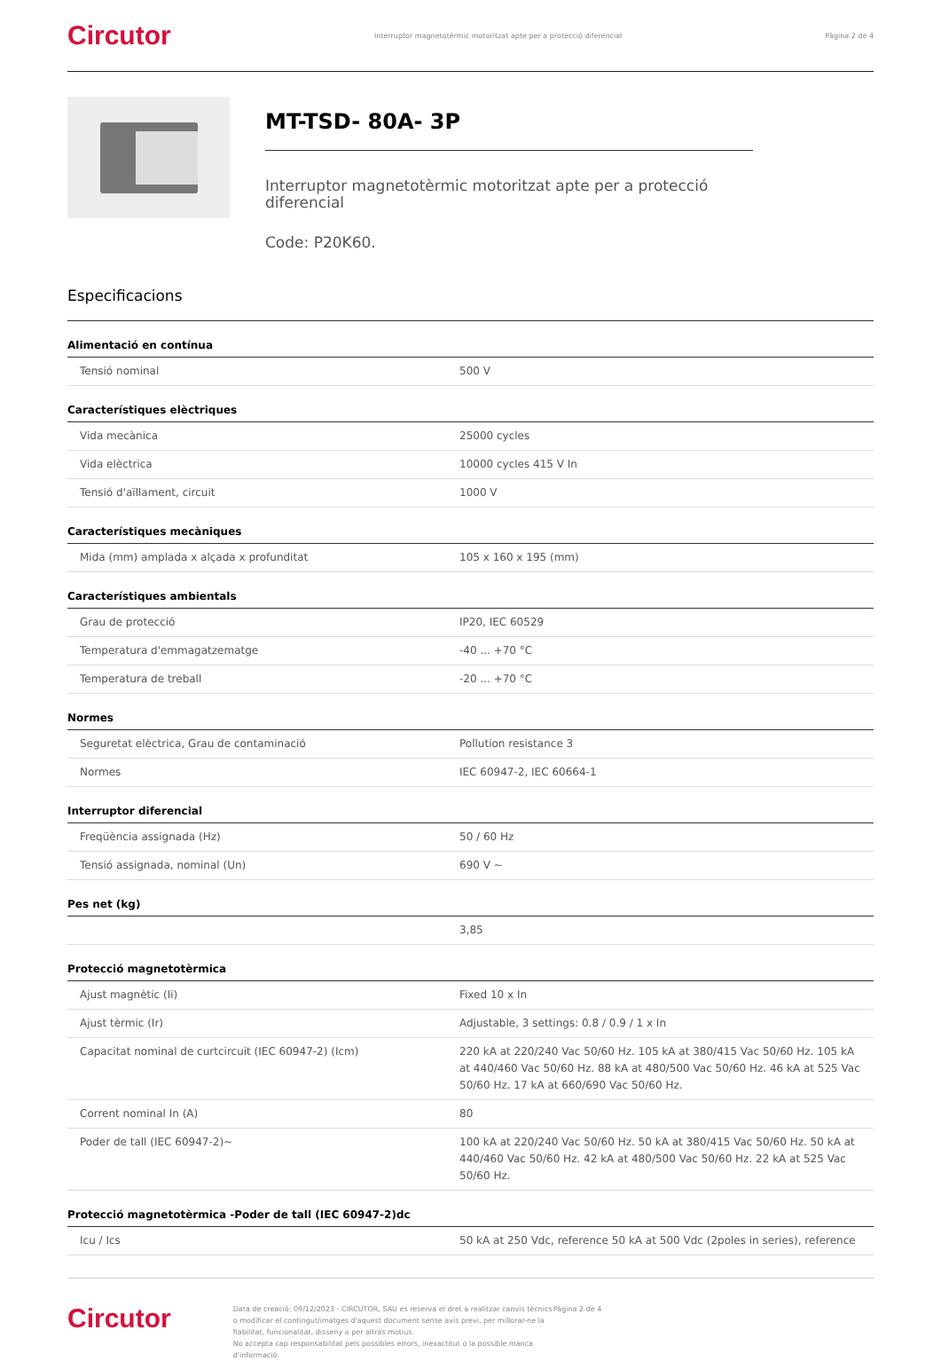Circutor Interruptor magnetotèrmic motoritzat apte per a protecció diferencial Pàgina 2 de 4
MT-TSD- 80A- 3P
Interruptor magnetotèrmic motoritzat apte per a protecció diferencial
Code: P20K60.
Especificacions
Alimentació en contínua
| Tensió nominal | 500 V |
Característiques elèctriques
| Vida mecànica | 25000 cycles |
| Vida elèctrica | 10000 cycles 415 V In |
| Tensió d'aïllament, circuit | 1000 V |
Característiques mecàniques
| Mida (mm) amplada x alçada x profunditat | 105 x 160 x 195 (mm) |
Característiques ambientals
| Grau de protecció | IP20, IEC 60529 |
| Temperatura d'emmagatzematge | -40 ... +70 °C |
| Temperatura de treball | -20 ... +70 °C |
Normes
| Seguretat elèctrica, Grau de contaminació | Pollution resistance 3 |
| Normes | IEC 60947-2, IEC 60664-1 |
Interruptor diferencial
| Freqüència assignada (Hz) | 50 / 60 Hz |
| Tensió assignada, nominal (Un) | 690 V ~ |
Pes net (kg)
| | 3,85 |
Protecció magnetotèrmica
| Ajust magnètic (Ii) | Fixed 10 x In |
| Ajust tèrmic (Ir) | Adjustable, 3 settings: 0.8 / 0.9 / 1 x In |
| Capacitat nominal de curtcircuit (IEC 60947-2) (Icm) | 220 kA at 220/240 Vac 50/60 Hz. 105 kA at 380/415 Vac 50/60 Hz. 105 kA at 440/460 Vac 50/60 Hz. 88 kA at 480/500 Vac 50/60 Hz. 46 kA at 525 Vac 50/60 Hz. 17 kA at 660/690 Vac 50/60 Hz. |
| Corrent nominal In (A) | 80 |
| Poder de tall (IEC 60947-2)~ | 100 kA at 220/240 Vac 50/60 Hz. 50 kA at 380/415 Vac 50/60 Hz. 50 kA at 440/460 Vac 50/60 Hz. 42 kA at 480/500 Vac 50/60 Hz. 22 kA at 525 Vac 50/60 Hz. |
Protecció magnetotèrmica -Poder de tall (IEC 60947-2)dc
| Icu / Ics | 50 kA at 250 Vdc, reference 50 kA at 500 Vdc (2poles in series), reference |
Circutor
Data de creació: 09/12/2023 - CIRCUTOR, SAU es reserva el dret a realitzar canvis tècnics o modificar el contingut/imatges d'aquest document sense avís previ, per millorar-ne la fiabilitat, funcionalitat, disseny o per altras motius.
No accepta cap responsabilitat pels possibles errors, inexactitut o la possible manca d'informació.
Pàgina 2 de 4